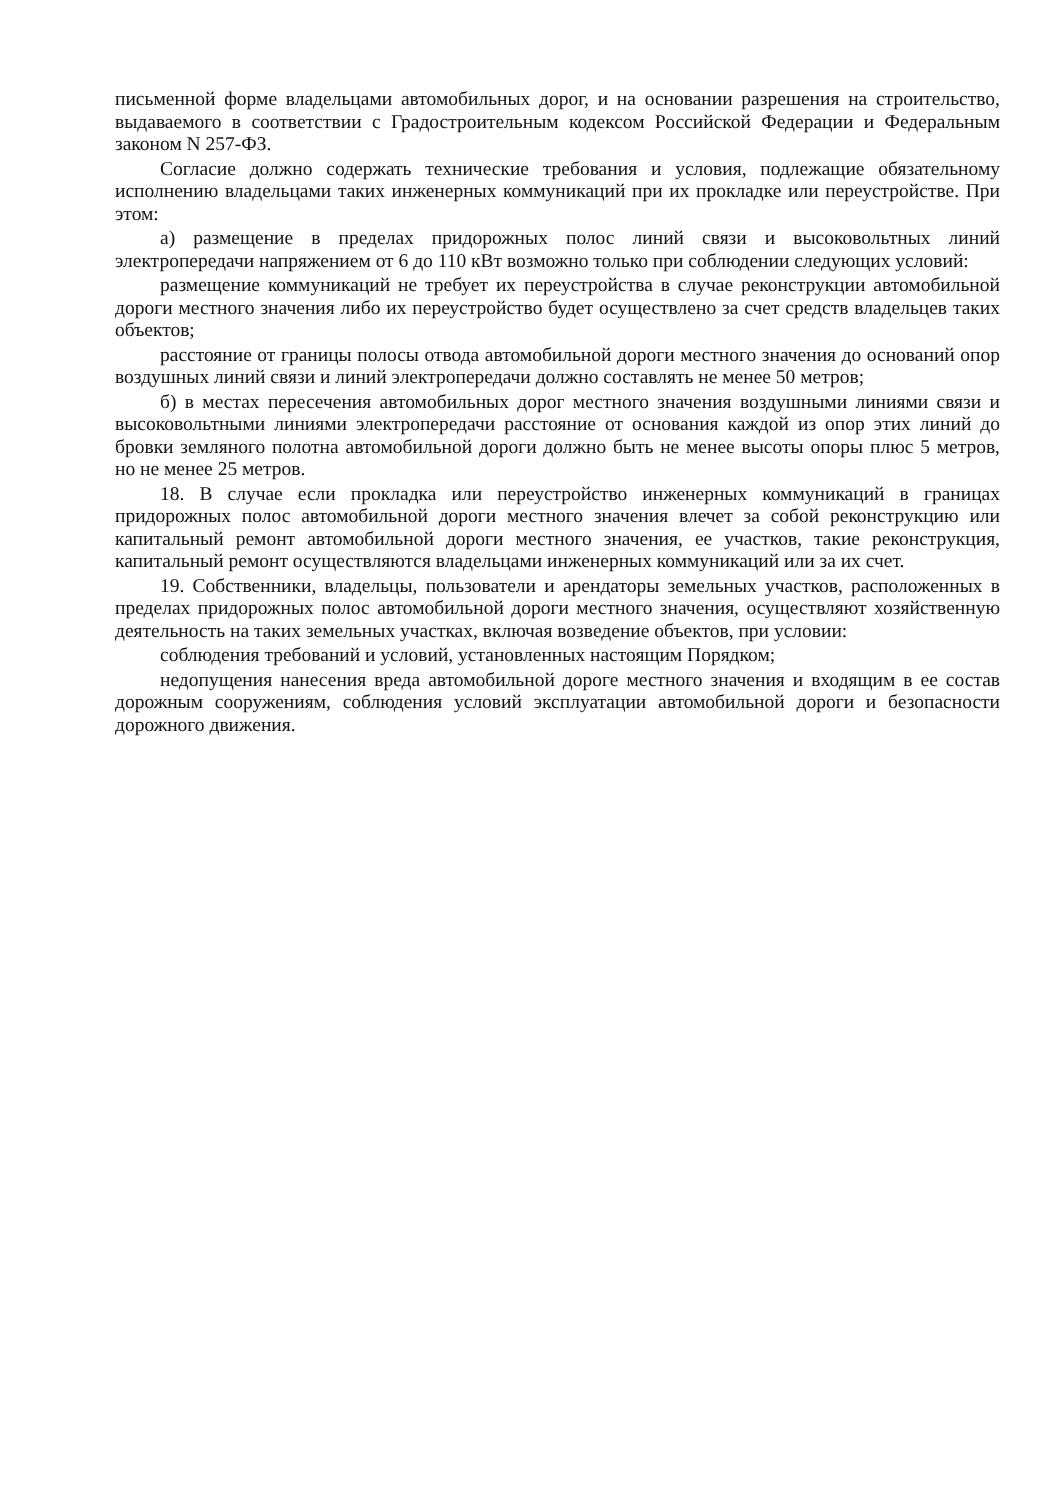письменной форме владельцами автомобильных дорог, и на основании разрешения на строительство, выдаваемого в соответствии с Градостроительным кодексом Российской Федерации и Федеральным законом N 257-ФЗ.
Согласие должно содержать технические требования и условия, подлежащие обязательному исполнению владельцами таких инженерных коммуникаций при их прокладке или переустройстве. При этом:
а) размещение в пределах придорожных полос линий связи и высоковольтных линий электропередачи напряжением от 6 до 110 кВт возможно только при соблюдении следующих условий:
размещение коммуникаций не требует их переустройства в случае реконструкции автомобильной дороги местного значения либо их переустройство будет осуществлено за счет средств владельцев таких объектов;
расстояние от границы полосы отвода автомобильной дороги местного значения до оснований опор воздушных линий связи и линий электропередачи должно составлять не менее 50 метров;
б) в местах пересечения автомобильных дорог местного значения воздушными линиями связи и высоковольтными линиями электропередачи расстояние от основания каждой из опор этих линий до бровки земляного полотна автомобильной дороги должно быть не менее высоты опоры плюс 5 метров, но не менее 25 метров.
18. В случае если прокладка или переустройство инженерных коммуникаций в границах придорожных полос автомобильной дороги местного значения влечет за собой реконструкцию или капитальный ремонт автомобильной дороги местного значения, ее участков, такие реконструкция, капитальный ремонт осуществляются владельцами инженерных коммуникаций или за их счет.
19. Собственники, владельцы, пользователи и арендаторы земельных участков, расположенных в пределах придорожных полос автомобильной дороги местного значения, осуществляют хозяйственную деятельность на таких земельных участках, включая возведение объектов, при условии:
соблюдения требований и условий, установленных настоящим Порядком;
недопущения нанесения вреда автомобильной дороге местного значения и входящим в ее состав дорожным сооружениям, соблюдения условий эксплуатации автомобильной дороги и безопасности дорожного движения.